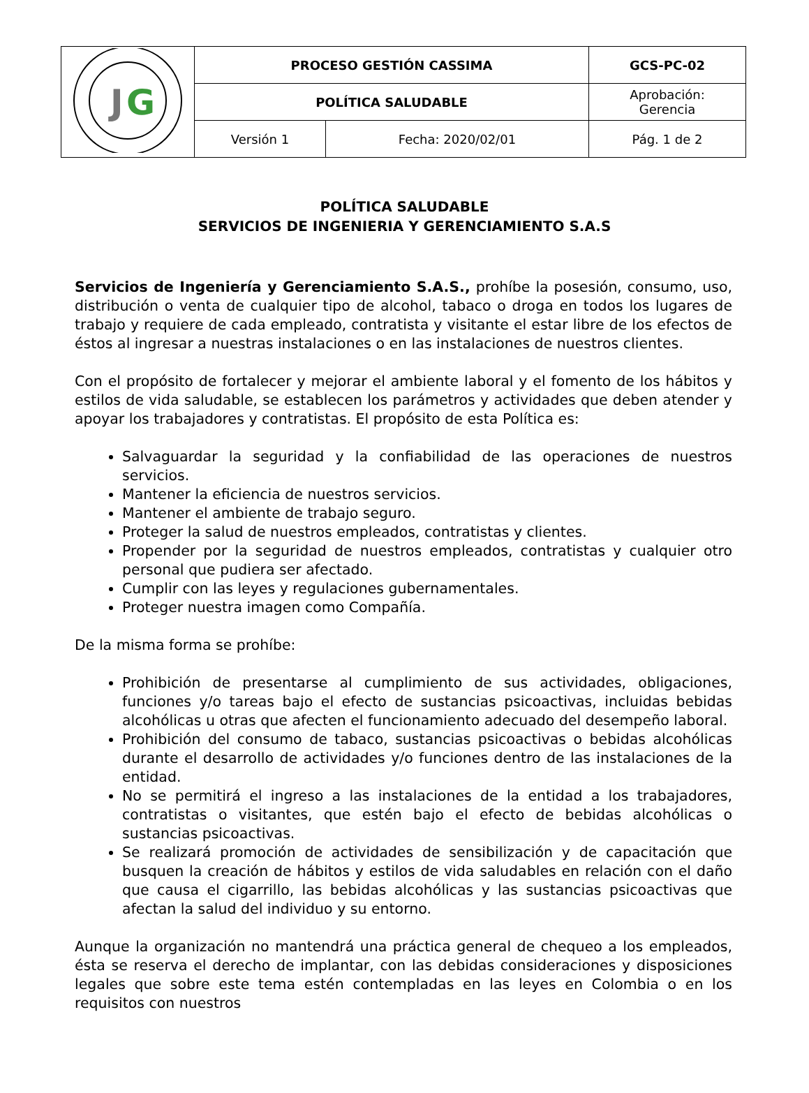| J G | PROCESO GESTIÓN CASSIMA | | GCS-PC-02 |
| | POLÍTICA SALUDABLE | | Aprobación: Gerencia |
| | Versión 1 | Fecha: 2020/02/01 | Pág. 1 de 2 |
POLÍTICA SALUDABLE
SERVICIOS DE INGENIERIA Y GERENCIAMIENTO S.A.S
Servicios de Ingeniería y Gerenciamiento S.A.S., prohíbe la posesión, consumo, uso, distribución o venta de cualquier tipo de alcohol, tabaco o droga en todos los lugares de trabajo y requiere de cada empleado, contratista y visitante el estar libre de los efectos de éstos al ingresar a nuestras instalaciones o en las instalaciones de nuestros clientes.
Con el propósito de fortalecer y mejorar el ambiente laboral y el fomento de los hábitos y estilos de vida saludable, se establecen los parámetros y actividades que deben atender y apoyar los trabajadores y contratistas. El propósito de esta Política es:
Salvaguardar la seguridad y la confiabilidad de las operaciones de nuestros servicios.
Mantener la eficiencia de nuestros servicios.
Mantener el ambiente de trabajo seguro.
Proteger la salud de nuestros empleados, contratistas y clientes.
Propender por la seguridad de nuestros empleados, contratistas y cualquier otro personal que pudiera ser afectado.
Cumplir con las leyes y regulaciones gubernamentales.
Proteger nuestra imagen como Compañía.
De la misma forma se prohíbe:
Prohibición de presentarse al cumplimiento de sus actividades, obligaciones, funciones y/o tareas bajo el efecto de sustancias psicoactivas, incluidas bebidas alcohólicas u otras que afecten el funcionamiento adecuado del desempeño laboral.
Prohibición del consumo de tabaco, sustancias psicoactivas o bebidas alcohólicas durante el desarrollo de actividades y/o funciones dentro de las instalaciones de la entidad.
No se permitirá el ingreso a las instalaciones de la entidad a los trabajadores, contratistas o visitantes, que estén bajo el efecto de bebidas alcohólicas o sustancias psicoactivas.
Se realizará promoción de actividades de sensibilización y de capacitación que busquen la creación de hábitos y estilos de vida saludables en relación con el daño que causa el cigarrillo, las bebidas alcohólicas y las sustancias psicoactivas que afectan la salud del individuo y su entorno.
Aunque la organización no mantendrá una práctica general de chequeo a los empleados, ésta se reserva el derecho de implantar, con las debidas consideraciones y disposiciones legales que sobre este tema estén contempladas en las leyes en Colombia o en los requisitos con nuestros